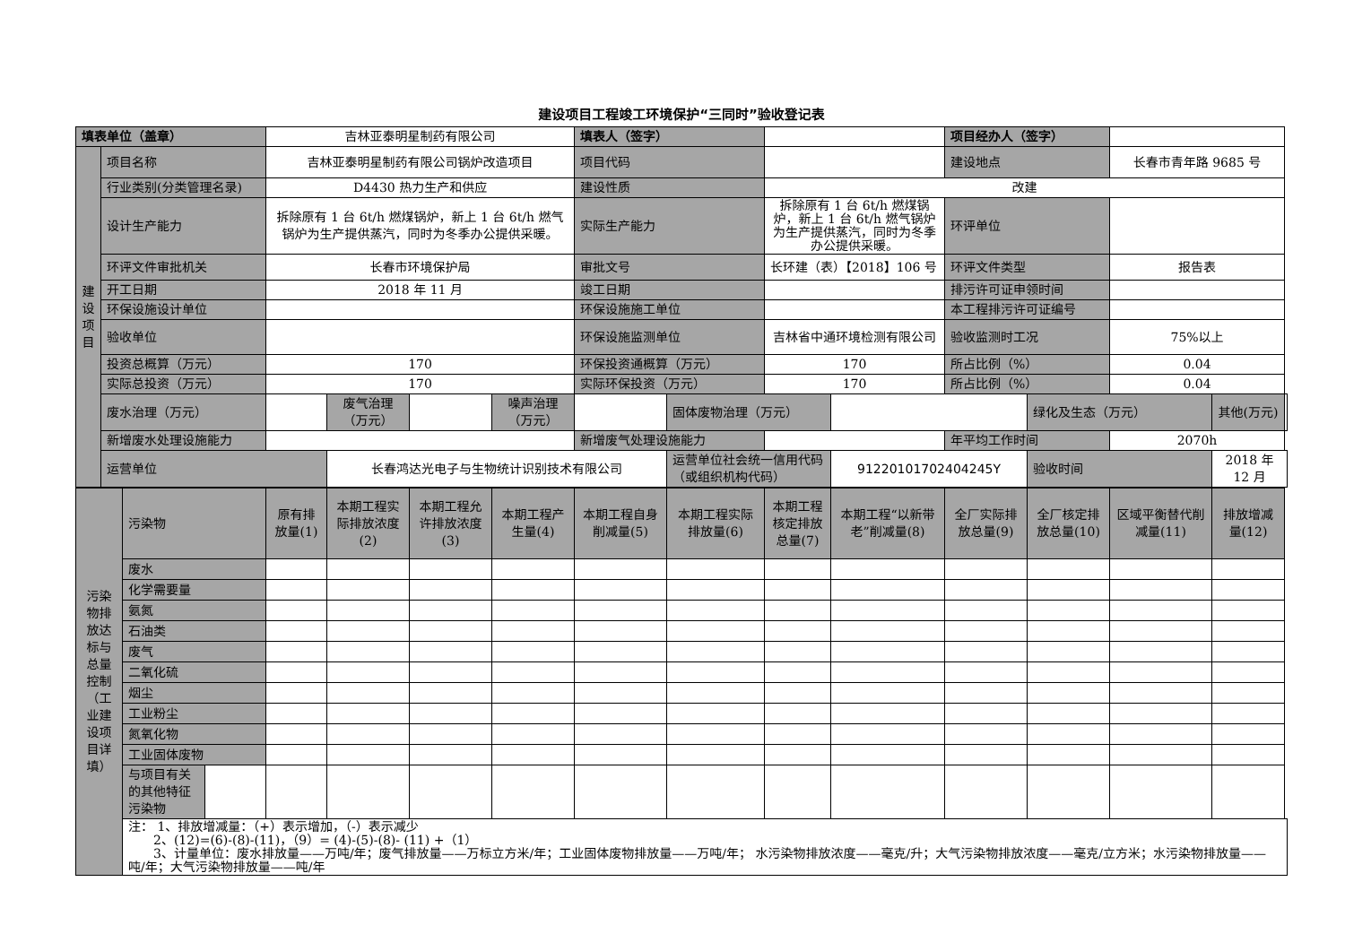建设项目工程竣工环境保护“三同时”验收登记表
| 填表单位（盖章） | | 吉林亚泰明星制药有限公司 | | | | 填表人（签字） | | | | 项目经办人（签字） | | | | |
| 建设项目 | 项目名称 | 吉林亚泰明星制药有限公司锅炉改造项目 | | | | 项目代码 | | | | 建设地点 | | 长春市青年路 9685 号 | | |
| | 行业类别(分类管理名录) | D4430 热力生产和供应 | | | | 建设性质 | | 改建 | | | | | | |
| | 设计生产能力 | 拆除原有 1 台 6t/h 燃煤锅炉，新上 1 台 6t/h 燃气锅炉为生产提供蒸汽，同时为冬季办公提供采暖。 | | | | 实际生产能力 | | 拆除原有 1 台 6t/h 燃煤锅炉，新上 1 台 6t/h 燃气锅炉为生产提供蒸汽，同时为冬季办公提供采暖。 | | 环评单位 | | | | |
| | 环评文件审批机关 | 长春市环境保护局 | | | | 审批文号 | | 长环建（表）【2018】106 号 | | 环评文件类型 | | 报告表 | | |
| | 开工日期 | 2018 年 11 月 | | | | 竣工日期 | | | | 排污许可证申领时间 | | | | |
| | 环保设施设计单位 | | | | | 环保设施施工单位 | | | | 本工程排污许可证编号 | | | | |
| | 验收单位 | | | | | 环保设施监测单位 | | 吉林省中通环境检测有限公司 | | 验收监测时工况 | | 75%以上 | | |
| | 投资总概算（万元） | 170 | | | | 环保投资通概算（万元） | | 170 | | 所占比例（%） | | 0.04 | | |
| | 实际总投资（万元） | 170 | | | | 实际环保投资（万元） | | 170 | | 所占比例（%） | | 0.04 | | |
| | 废水治理（万元） | | 废气治理（万元） | | 噪声治理（万元） | | 固体废物治理（万元） | | | | 绿化及生态（万元） | | 其他(万元) | |
| | 新增废水处理设施能力 | | | | | 新增废气处理设施能力 | | | | 年平均工作时间 | | 2070h | | |
| | 运营单位 | | 长春鸿达光电子与生物统计识别技术有限公司 | | | | 运营单位社会统一信用代码（或组织机构代码） | | 91220101702404245Y | | 验收时间 | | 2018 年 12 月 | |
| 污染物排放达标与总量控制（工业建设项目详填） | 污染物 | | 原有排放量(1) | 本期工程实际排放浓度(2) | 本期工程允许排放浓度(3) | 本期工程产生量(4) | 本期工程自身削减量(5) | 本期工程实际排放量(6) | 本期工程核定排放总量(7) | 本期工程“以新带老”削减量(8) | 全厂实际排放总量(9) | 全厂核定排放总量(10) | 区域平衡替代削减量(11) | 排放增减量(12) |
| --- | --- | --- | --- | --- | --- | --- | --- | --- | --- | --- | --- | --- | --- | --- |
| | 废水 | | | | | | | | | | | | | |
| | 化学需要量 | | | | | | | | | | | | | |
| | 氨氮 | | | | | | | | | | | | | |
| | 石油类 | | | | | | | | | | | | | |
| | 废气 | | | | | | | | | | | | | |
| | 二氧化硫 | | | | | | | | | | | | | |
| | 烟尘 | | | | | | | | | | | | | |
| | 工业粉尘 | | | | | | | | | | | | | |
| | 氮氧化物 | | | | | | | | | | | | | |
| | 工业固体废物 | | | | | | | | | | | | | |
| | 与项目有关的其他特征污染物 | | | | | | | | | | | | | |
| | 注： 1、排放增减量：（+）表示增加，（-）表示减少 2、(12)=(6)-(8)-(11)，（9）= (4)-(5)-(8)- (11) +（1） 3、计量单位：废水排放量——万吨/年；废气排放量——万标立方米/年；工业固体废物排放量——万吨/年； 水污染物排放浓度——毫克/升；大气污染物排放浓度——毫克/立方米；水污染物排放量——吨/年；大气污染物排放量——吨/年 | | | | | | | | | | | | | |